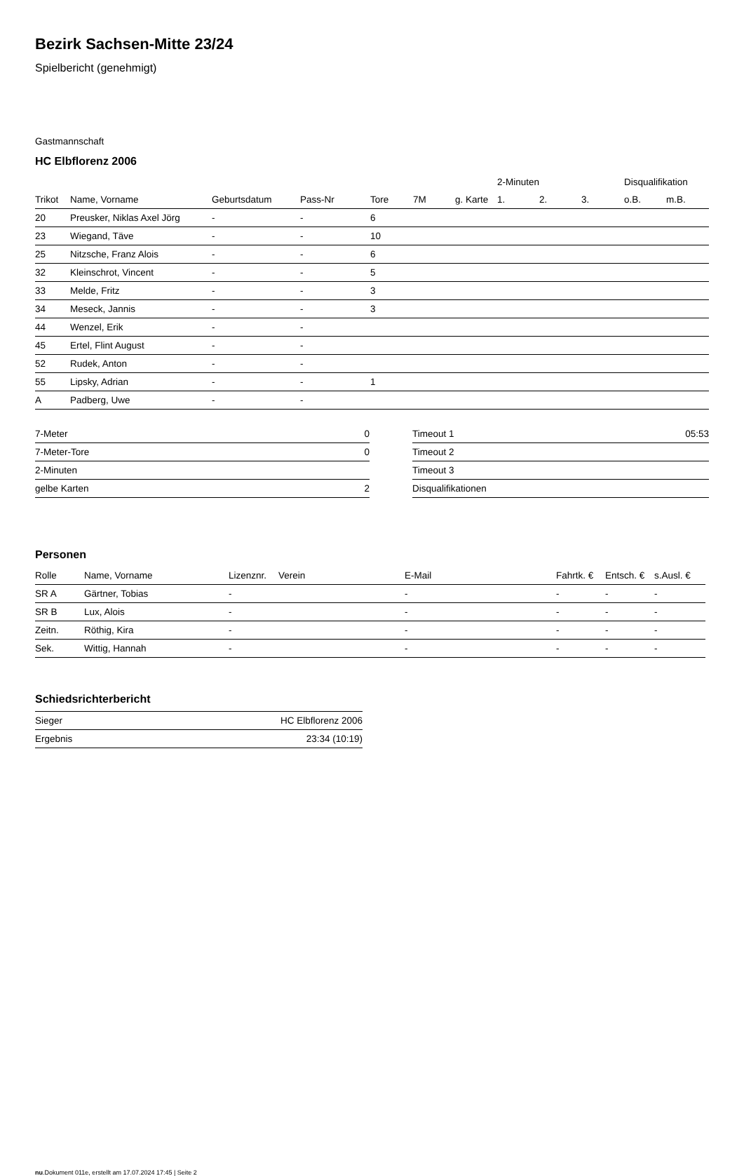Bezirk Sachsen-Mitte 23/24
Spielbericht (genehmigt)
Gastmannschaft
HC Elbflorenz 2006
| | | | | | | | 2-Minuten | | | Disqualifikation | |
| --- | --- | --- | --- | --- | --- | --- | --- | --- | --- | --- | --- |
| Trikot | Name, Vorname | Geburtsdatum | Pass-Nr | Tore | 7M | g. Karte | 1. | 2. | 3. | o.B. | m.B. |
| 20 | Preusker, Niklas Axel Jörg | - | - | 6 | | | | | | | |
| 23 | Wiegand, Täve | - | - | 10 | | | | | | | |
| 25 | Nitzsche, Franz Alois | - | - | 6 | | | | | | | |
| 32 | Kleinschrot, Vincent | - | - | 5 | | | | | | | |
| 33 | Melde, Fritz | - | - | 3 | | | | | | | |
| 34 | Meseck, Jannis | - | - | 3 | | | | | | | |
| 44 | Wenzel, Erik | - | - | | | | | | | | |
| 45 | Ertel, Flint August | - | - | | | | | | | | |
| 52 | Rudek, Anton | - | - | | | | | | | | |
| 55 | Lipsky, Adrian | - | - | 1 | | | | | | | |
| A | Padberg, Uwe | - | - | | | | | | | | |
| 7-Meter | 0 |
| 7-Meter-Tore | 0 |
| 2-Minuten | |
| gelbe Karten | 2 |
| Timeout 1 | 05:53 |
| Timeout 2 | |
| Timeout 3 | |
| Disqualifikationen | |
Personen
| Rolle | Name, Vorname | Lizenznr. | Verein | E-Mail | Fahrtk. € | Entsch. € | s.Ausl. € |
| --- | --- | --- | --- | --- | --- | --- | --- |
| SR A | Gärtner, Tobias | - | | - | - | - | - |
| SR B | Lux, Alois | - | | - | - | - | - |
| Zeitn. | Röthig, Kira | - | | - | - | - | - |
| Sek. | Wittig, Hannah | - | | - | - | - | - |
Schiedsrichterbericht
| Sieger | HC Elbflorenz 2006 |
| Ergebnis | 23:34 (10:19) |
nu.Dokument 011e, erstellt am 17.07.2024 17:45 | Seite 2